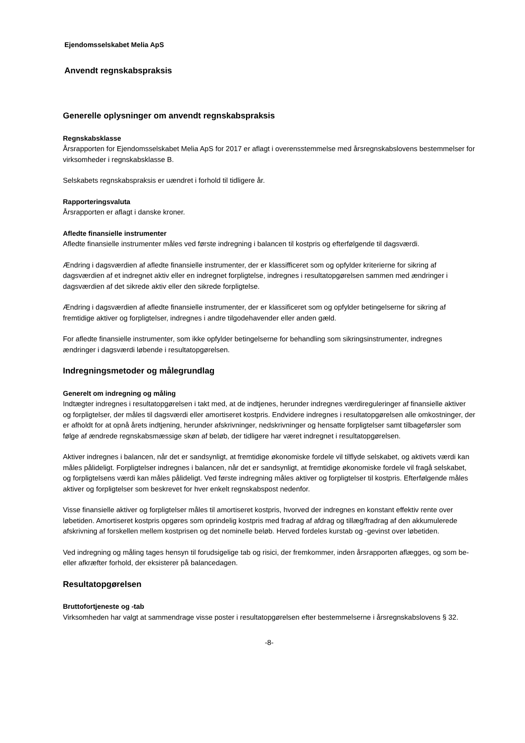Ejendomsselskabet Melia ApS
Anvendt regnskabspraksis
Generelle oplysninger om anvendt regnskabspraksis
Regnskabsklasse
Årsrapporten for Ejendomsselskabet Melia ApS for 2017 er aflagt i overensstemmelse med årsregnskabslovens bestemmelser for virksomheder i regnskabsklasse B.
Selskabets regnskabspraksis er uændret i forhold til tidligere år.
Rapporteringsvaluta
Årsrapporten er aflagt i danske kroner.
Afledte finansielle instrumenter
Afledte finansielle instrumenter måles ved første indregning i balancen til kostpris og efterfølgende til dagsværdi.
Ændring i dagsværdien af afledte finansielle instrumenter, der er klassifficeret som og opfylder kriterierne for sikring af dagsværdien af et indregnet aktiv eller en indregnet forpligtelse, indregnes i resultatopgørelsen sammen med ændringer i dagsværdien af det sikrede aktiv eller den sikrede forpligtelse.
Ændring i dagsværdien af afledte finansielle instrumenter, der er klassificeret som og opfylder betingelserne for sikring af fremtidige aktiver og forpligtelser, indregnes i andre tilgodehavender eller anden gæld.
For afledte finansielle instrumenter, som ikke opfylder betingelserne for behandling som sikringsinstrumenter, indregnes ændringer i dagsværdi løbende i resultatopgørelsen.
Indregningsmetoder og målegrundlag
Generelt om indregning og måling
Indtægter indregnes i resultatopgørelsen i takt med, at de indtjenes, herunder indregnes værdireguleringer af finansielle aktiver og forpligtelser, der måles til dagsværdi eller amortiseret kostpris. Endvidere indregnes i resultatopgørelsen alle omkostninger, der er afholdt for at opnå årets indtjening, herunder afskrivninger, nedskrivninger og hensatte forpligtelser samt tilbageførsler som følge af ændrede regnskabsmæssige skøn af beløb, der tidligere har været indregnet i resultatopgørelsen.
Aktiver indregnes i balancen, når det er sandsynligt, at fremtidige økonomiske fordele vil tilflyde selskabet, og aktivets værdi kan måles pålideligt. Forpligtelser indregnes i balancen, når det er sandsynligt, at fremtidige økonomiske fordele vil fragå selskabet, og forpligtelsens værdi kan måles pålideligt. Ved første indregning måles aktiver og forpligtelser til kostpris. Efterfølgende måles aktiver og forpligtelser som beskrevet for hver enkelt regnskabspost nedenfor.
Visse finansielle aktiver og forpligtelser måles til amortiseret kostpris, hvorved der indregnes en konstant effektiv rente over løbetiden. Amortiseret kostpris opgøres som oprindelig kostpris med fradrag af afdrag og tillæg/fradrag af den akkumulerede afskrivning af forskellen mellem kostprisen og det nominelle beløb. Herved fordeles kurstab og -gevinst over løbetiden.
Ved indregning og måling tages hensyn til forudsigelige tab og risici, der fremkommer, inden årsrapporten aflægges, og som be- eller afkræfter forhold, der eksisterer på balancedagen.
Resultatopgørelsen
Bruttofortjeneste og -tab
Virksomheden har valgt at sammendrage visse poster i resultatopgørelsen efter bestemmelserne i årsregnskabslovens § 32.
-8-